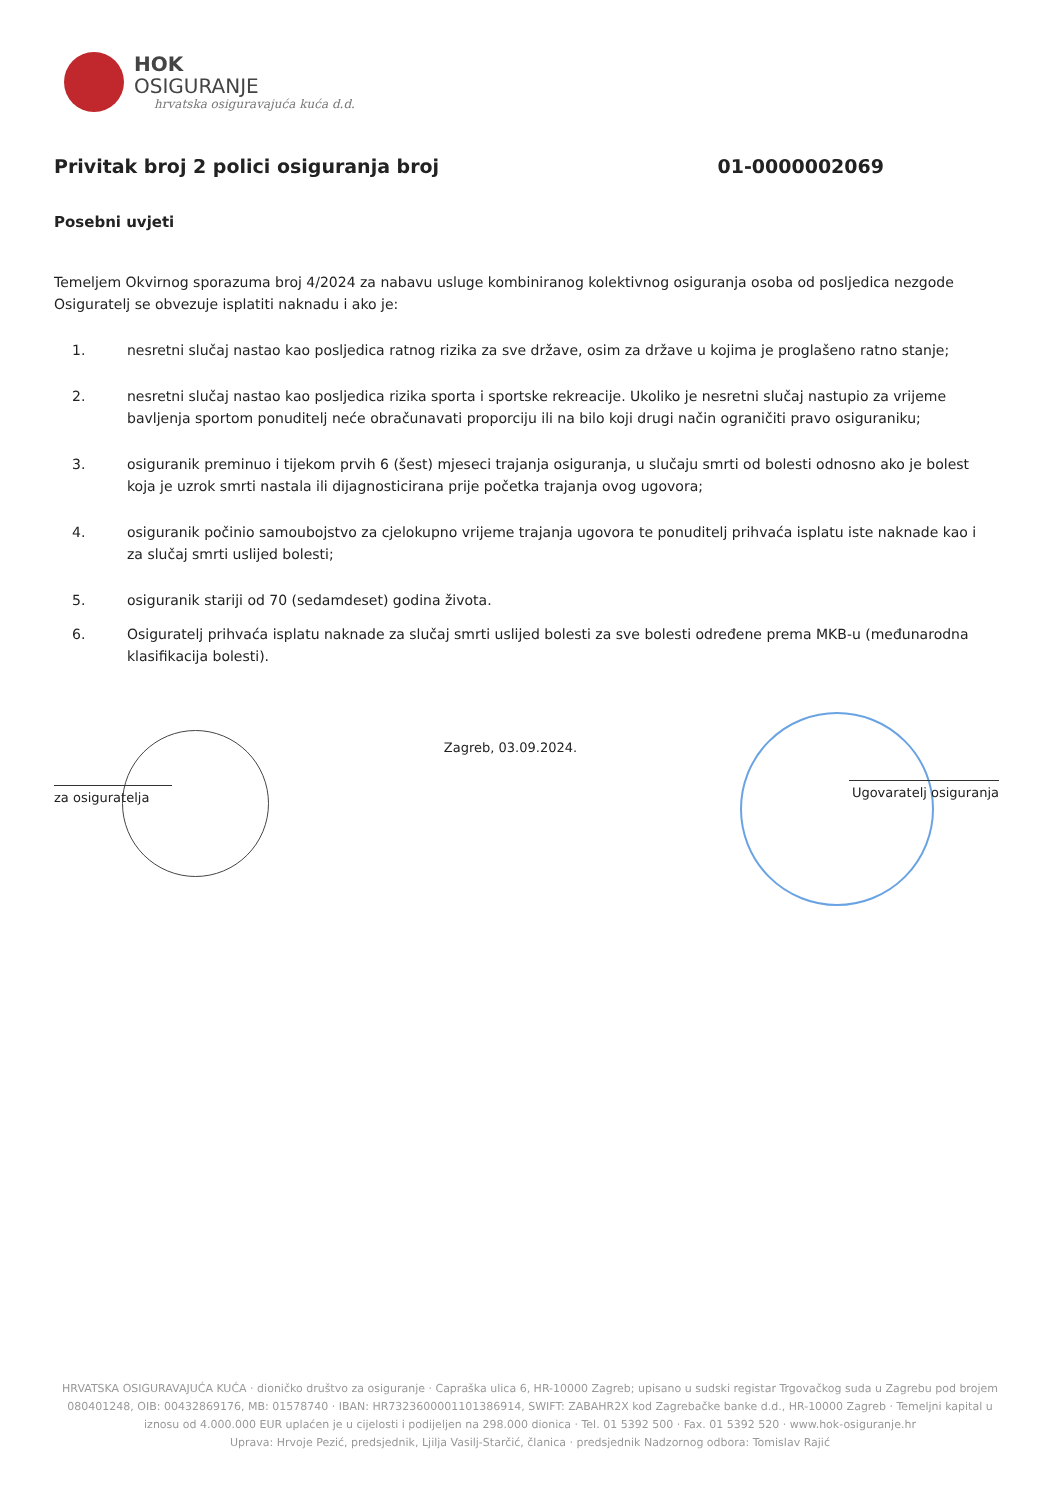HOK
OSIGURANJE
hrvatska osiguravajuća kuća d.d.
Privitak broj 2 polici osiguranja broj 01-0000002069
Posebni uvjeti
Temeljem Okvirnog sporazuma broj 4/2024 za nabavu usluge kombiniranog kolektivnog osiguranja osoba od posljedica nezgode Osiguratelj se obvezuje isplatiti naknadu i ako je:
1. nesretni slučaj nastao kao posljedica ratnog rizika za sve države, osim za države u kojima je proglašeno ratno stanje;
2. nesretni slučaj nastao kao posljedica rizika sporta i sportske rekreacije. Ukoliko je nesretni slučaj nastupio za vrijeme bavljenja sportom ponuditelj neće obračunavati proporciju ili na bilo koji drugi način ograničiti pravo osiguraniku;
3. osiguranik preminuo i tijekom prvih 6 (šest) mjeseci trajanja osiguranja, u slučaju smrti od bolesti odnosno ako je bolest koja je uzrok smrti nastala ili dijagnosticirana prije početka trajanja ovog ugovora;
4. osiguranik počinio samoubojstvo za cjelokupno vrijeme trajanja ugovora te ponuditelj prihvaća isplatu iste naknade kao i za slučaj smrti uslijed bolesti;
5. osiguranik stariji od 70 (sedamdeset) godina života.
6. Osiguratelj prihvaća isplatu naknade za slučaj smrti uslijed bolesti za sve bolesti određene prema MKB-u (međunarodna klasifikacija bolesti).
za osiguratelja
Zagreb, 03.09.2024.
Ugovaratelj osiguranja
HRVATSKA OSIGURAVAJUĆA KUĆA · dioničko društvo za osiguranje · Capraška ulica 6, HR-10000 Zagreb; upisano u sudski registar Trgovačkog suda u Zagrebu pod brojem 080401248, OIB: 00432869176, MB: 01578740 · IBAN: HR7323600001101386914, SWIFT: ZABAHR2X kod Zagrebačke banke d.d., HR-10000 Zagreb · Temeljni kapital u iznosu od 4.000.000 EUR uplaćen je u cijelosti i podijeljen na 298.000 dionica · Tel. 01 5392 500 · Fax. 01 5392 520 · www.hok-osiguranje.hr
Uprava: Hrvoje Pezić, predsjednik, Ljilja Vasilj-Starčić, članica · predsjednik Nadzornog odbora: Tomislav Rajić